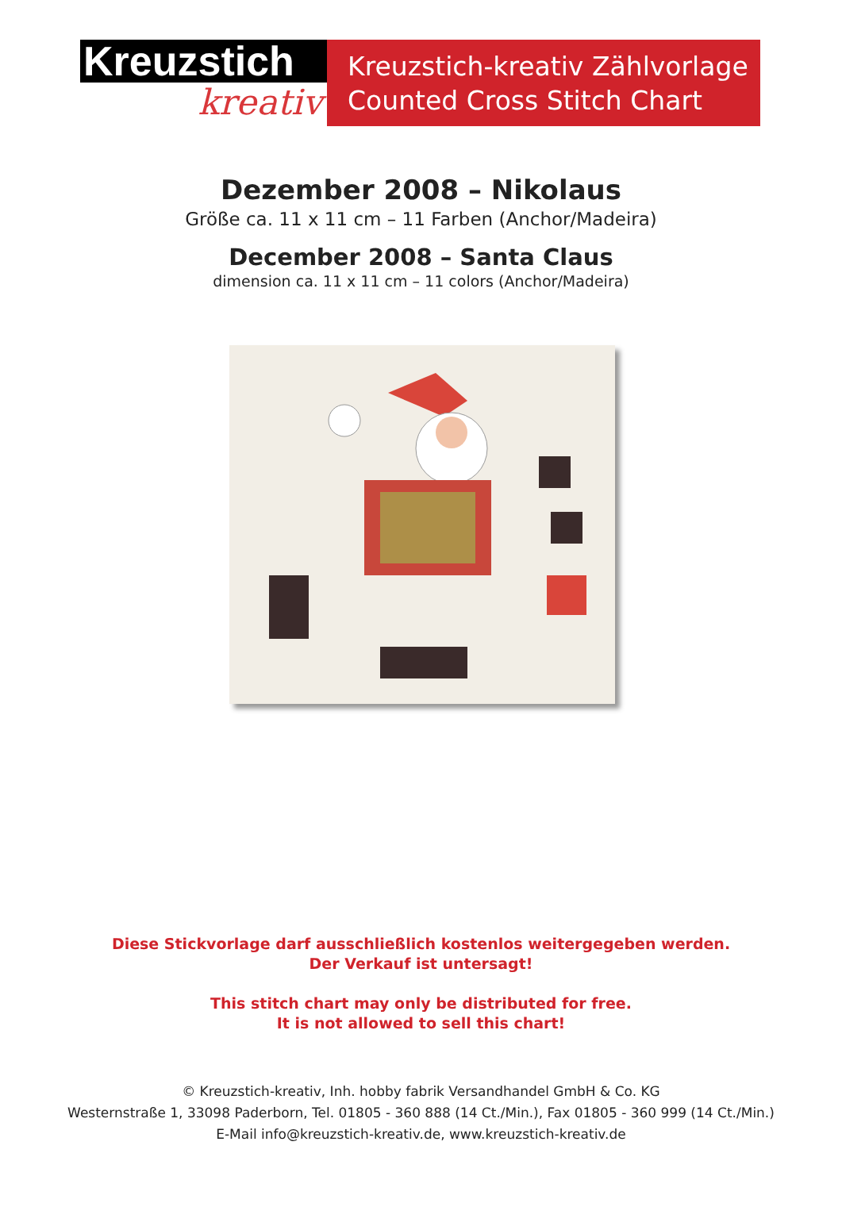Kreuzstich
kreativ
Kreuzstich-kreativ Zählvorlage
Counted Cross Stitch Chart
Dezember 2008 – Nikolaus
Größe ca. 11 x 11 cm – 11 Farben (Anchor/Madeira)
December 2008 – Santa Claus
dimension ca. 11 x 11 cm – 11 colors (Anchor/Madeira)
Diese Stickvorlage darf ausschließlich kostenlos weitergegeben werden.
Der Verkauf ist untersagt!
This stitch chart may only be distributed for free.
It is not allowed to sell this chart!
© Kreuzstich-kreativ, Inh. hobby fabrik Versandhandel GmbH & Co. KG
Westernstraße 1, 33098 Paderborn, Tel. 01805 - 360 888 (14 Ct./Min.), Fax 01805 - 360 999 (14 Ct./Min.)
E-Mail info@kreuzstich-kreativ.de, www.kreuzstich-kreativ.de